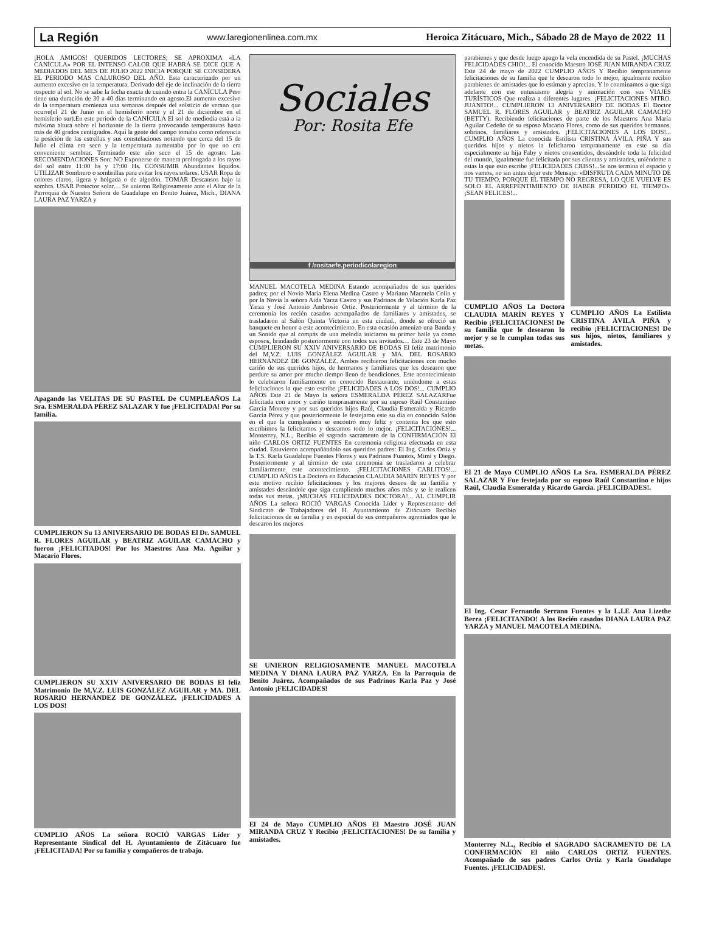La Región www.laregionenlinea.com.mx Heroica Zitácuaro, Mich., Sábado 28 de Mayo de 2022 11
¡HOLA AMIGOS! QUERIDOS LECTORES; SE APROXIMA «LA CANÍCULA» POR EL INTENSO CALOR QUE HABRÁ SE DICE QUE A MEDIADOS DEL MES DE JULIO 2022 INICIA PORQUE SE CONSIDERA EL PERIODO MAS CALUROSO DEL AÑO. Esta caracterizado por un aumento excesivo en la temperatura. Derivado del eje de inclinación de la tierra respecto al sol. No se sabe la fecha exacta de cuando entra la CANÍCULA Pero tiene una duración de 30 a 40 días terminando en agosto.El aumento excesivo de la temperatura comienza una semanas después del solsticio de verano que ocurre(el 21 de Junio en el hemisferio norte y el 21 de diciembre en el hemisferio sur).En este periodo de la CANÍCULA El sol de mediodía está a la máxima altura sobre el horizonte de la tierra provocando temperaturas hasta más de 40 grados centígrados. Aquí la gente del campo tomaba como referencia la posición de las estrellas y sus constelaciones notando que cerca del 15 de Julio el clima era seco y la temperatura aumentaba por lo que no era conveniente sembrar. Terminado este año seco el 15 de agosto. Las RECOMENDACIONES Son: NO Exponerse de manera prolongada a los rayos del sol entre 11:00 hs y 17:00 Hs. CONSUMIR Abundantes líquidos. UTILIZAR Sombrero o sombrillas para evitar los rayos solares. USAR Ropa de colores claros, ligera y holgada o de algodón. TOMAR Descansos bajo la sombra. USAR Protector solar… Se unieron Religiosamente ante el Altar de la Parroquia de Nuestra Señora de Guadalupe en Benito Juárez, Mich., DIANA LAURA PAZ YARZA y
Apagando las VELITAS DE SU PASTEL De CUMPLEAÑOS La Sra. ESMERALDA PÉREZ SALAZAR Y fue ¡FELICITADA! Por su familia.
CUMPLIERON Su 13 ANIVERSARIO DE BODAS El Dr. SAMUEL R. FLORES AGUILAR y BEATRIZ AGUILAR CAMACHO y fueron ¡FELICITADOS! Por los Maestros Ana Ma. Aguilar y Macario Flores.
CUMPLIERON SU XX1V ANIVERSARIO DE BODAS El feliz Matrimonio De M,V.Z. LUIS GONZÁLEZ AGUILAR y MA. DEL ROSARIO HERNÁNDEZ DE GONZÁLEZ. ¡FELICIDADES A LOS DOS!
CUMPLIO AÑOS La señora ROCIÓ VARGAS Líder y Representante Sindical del H. Ayuntamiento de Zitácuaro fue ¡FELICITADA! Por su familia y compañeros de trabajo.
Sociales
Por: Rosita Efe
f /rositaefe.periodicolaregion
MANUEL MACOTELA MEDINA Estando acompañados de sus queridos padres; por el Novio María Elena Medina Castro y Mariano Macotela Colín y por la Novia la señora Aida Yarza Castro y sus Padrinos de Velación Karla Paz Yarza y José Antonio Ambrosio Ortiz. Posteriormente y al término de la ceremonia los recién casados acompañados de familiares y amistades, se trasladaron al Salón Quinta Victoria en esta ciudad., donde se ofreció un banquete en honor a este acontecimiento. En esta ocasión amenizo una Banda y un Sonido que al compás de una melodía iniciaron su primer baile ya como esposos, brindando posteriormente con todos sus invitados… Este 23 de Mayo CUMPLIERON SU XXIV ANIVERSARIO DE BODAS El feliz matrimonio del M,V.Z. LUIS GONZÁLEZ AGUILAR y MA. DEL ROSARIO HERNÁNDEZ DE GONZÁLEZ. Ambos recibieron felicitaciones con mucho cariño de sus queridos hijos, de hermanos y familiares que les desearon que perdure su amor por mucho tiempo lleno de bendiciones. Este acontecimiento lo celebraron familiarmente en conocido Restaurante, uniéndome a estas felicitaciones la que esto escribe ¡FELICIDADES A LOS DOS!... CUMPLIO AÑOS Este 21 de Mayo la señora ESMERALDA PÉREZ SALAZARFue felicitada con amor y cariño tempranamente por su esposo Raúl Constantino García Monroy y por sus queridos hijos Raúl, Claudia Esmeralda y Ricardo García Pérez y que posteriormente le festejaron este su día en conocido Salón en el que la cumpleañera se encontró muy feliz y contenta los que esto escribimos la felicitamos y deseamos todo lo mejor. ¡FELICITACIONES!... Monterrey, N.L., Recibio el sagrado sacramento de la CONFIRMACIÓN El niño CARLOS ORTIZ FUENTES En ceremonia religiosa efectuada en esta ciudad. Estuvieron acompañándolo sus queridos padres: El Ing. Carlos Ortiz y la T.S. Karla Guadalupe Fuentes Flores y sus Padrinos Fuantos, Mimí y Diego. Posteriormente y al término de esta ceremonia se trasladaron a celebrar familiarmente este acontecimiento. ¡FELICITACIONES CARLITOS!... CUMPLIO AÑOS La Doctora en Educación CLAUDIA MARÍN REYES Y por este motivo recibio felicitaciones y los mejores deseos de su familia y amistades deseándole que siga cumpliendo muchos años más y se le realicen todas sus metas. ¡MUCHAS FELICIDADES DOCTORA!... AL CUMPLIR AÑOS La señora ROCIÓ VARGAS Conocida Líder y Representante del Sindicato de Trabajadores del H. Ayuntamiento de Zitácuaro Recibio felicitaciones de su familia y en especial de sus compañeros agremiados que le desearon los mejores
SE UNIERON RELIGIOSAMENTE MANUEL MACOTELA MEDINA Y DIANA LAURA PAZ YARZA. En la Parroquia de Benito Juárez. Acompañados de sus Padrinos Karla Paz y José Antonio ¡FELICIDADES!
El 24 de Mayo CUMPLIO AÑOS El Maestro JOSÉ JUAN MIRANDA CRUZ Y Recibio ¡FELICITACIONES! De su familia y amistades.
parabienes y que desde luego apago la vela encendida de su Pastel. ¡MUCHAS FELICIDADES CHIO!... El conocido Maestro JOSÉ JUAN MIRANDA CRUZ Este 24 de mayo de 2022 CUMPLIO AÑOS Y Recibio tempranamente felicitaciones de su familia que le desearon todo lo mejor, igualmente recibio parabienes de amistades que lo estiman y aprecian. Y lo conminamos a que siga adelante con ese entusiasmo alegría y animación con sus VIAJES TURÍSTICOS Que realiza a diferentes lugares. ¡FELICITACIONES MTRO. JUANITO!... CUMPLIERON 13 ANIVERSARIO DE BODAS El Doctor SAMUEL R. FLORES AGUILAR y BEATRIZ AGUILAR CAMACHO (BETTY). Recibiendo felicitaciones de parte de los Maestros Ana María Aguilar Cedeño de su esposo Macario Flores, como de sus queridos hermanos, sobrinos, familiares y amistades. ¡FELICITACIONES A LOS DOS!... CUMPLIO AÑOS La conocida Estilista CRISTINA ÁVILA PIÑA Y sus queridos hijos y nietos la felicitaron tempranamente en este su día especialmente su hija Faby y nietos consentidos, deseándole toda la felicidad del mundo, igualmente fue felicitada por sus clientas y amistades, uniéndome a estas la que esto escribe ¡FELICIDADES CRISS!...Se nos termina el espacio y nos vamos, no sin antes dejar este Mensaje: «DISFRUTA CADA MINUTO DE TU TIEMPO, PORQUE EL TIEMPO NO REGRESA, LO QUE VUELVE ES SOLO EL ARREPENTIMIENTO DE HABER PERDIDO EL TIEMPO». ¡SEAN FELICES!...
CUMPLIO AÑOS La Doctora CLAUDIA MARÍN REYES Y Recibio ¡FELICITACIONES! De su familia que le desearon lo mejor y se le cumplan todas sus metas.
CUMPLIO AÑOS La Estilista CRISTINA ÁVILA PIÑA y recibio ¡FELICITACIONES! De sus hijos, nietos, familiares y amistades.
El 21 de Mayo CUMPLIO AÑOS La Sra. ESMERALDA PÉREZ SALAZAR Y Fue festejada por su esposo Raúl Constantino e hijos Raúl, Claudia Esmeralda y Ricardo García. ¡FELICIDADES!.
El Ing. Cesar Fernando Serrano Fuentes y la L.I.E Ana Lizethe Berra ¡FELICITANDO! A los Recién casados DIANA LAURA PAZ YARZA y MANUEL MACOTELA MEDINA.
Monterrey N.L., Recibio el SAGRADO SACRAMENTO DE LA CONFIRMACIÓN El niño CARLOS ORTIZ FUENTES. Acompañado de sus padres Carlos Ortiz y Karla Guadalupe Fuentes. ¡FELICIDADES!.